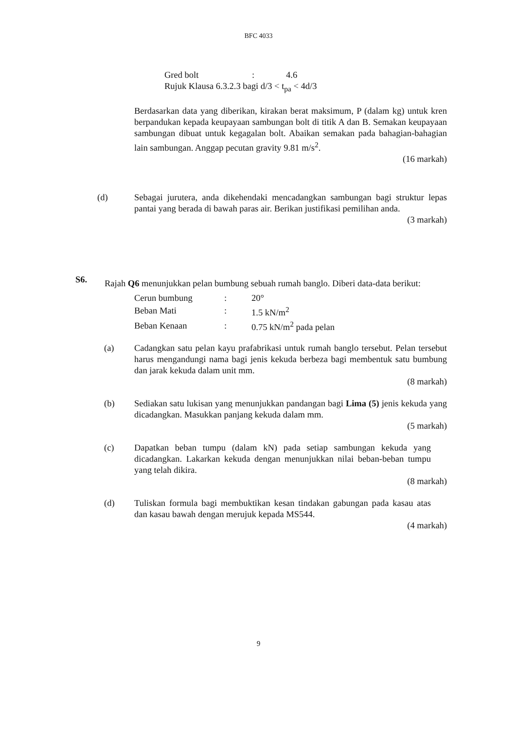BFC 4033
| Gred bolt | : | 4.6 |
Rujuk Klausa 6.3.2.3 bagi d/3 < t<sub>pa</sub> < 4d/3
Berdasarkan data yang diberikan, kirakan berat maksimum, P (dalam kg) untuk kren berpandukan kepada keupayaan sambungan bolt di titik A dan B. Semakan keupayaan sambungan dibuat untuk kegagalan bolt. Abaikan semakan pada bahagian-bahagian lain sambungan. Anggap pecutan gravity 9.81 m/s<sup>2</sup>.
(16 markah)
(d) Sebagai jurutera, anda dikehendaki mencadangkan sambungan bagi struktur lepas pantai yang berada di bawah paras air. Berikan justifikasi pemilihan anda.
(3 markah)
S6.
Rajah Q6 menunjukkan pelan bumbung sebuah rumah banglo. Diberi data-data berikut:
| Cerun bumbung | : | 20° |
| Beban Mati | : | 1.5 kN/m<sup>2</sup> |
| Beban Kenaan | : | 0.75 kN/m<sup>2</sup> pada pelan |
(a) Cadangkan satu pelan kayu prafabrikasi untuk rumah banglo tersebut. Pelan tersebut harus mengandungi nama bagi jenis kekuda berbeza bagi membentuk satu bumbung dan jarak kekuda dalam unit mm.
(8 markah)
(b) Sediakan satu lukisan yang menunjukkan pandangan bagi Lima (5) jenis kekuda yang dicadangkan. Masukkan panjang kekuda dalam mm.
(5 markah)
(c) Dapatkan beban tumpu (dalam kN) pada setiap sambungan kekuda yang dicadangkan. Lakarkan kekuda dengan menunjukkan nilai beban-beban tumpu yang telah dikira.
(8 markah)
(d) Tuliskan formula bagi membuktikan kesan tindakan gabungan pada kasau atas dan kasau bawah dengan merujuk kepada MS544.
(4 markah)
9